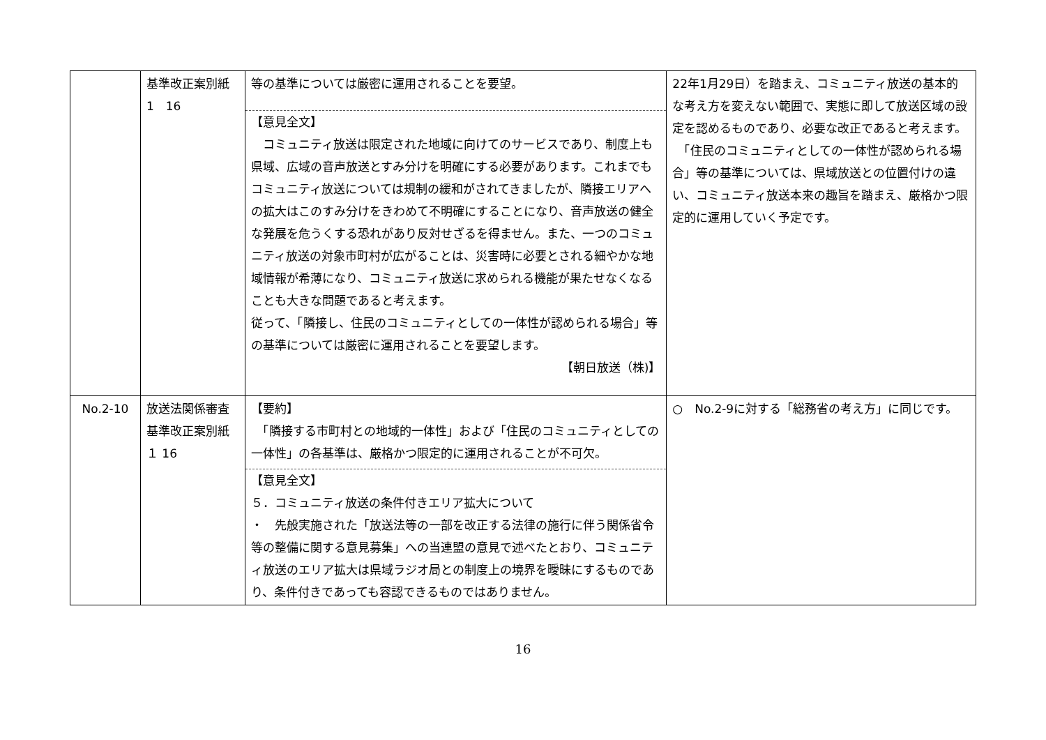| | 基準改正案別紙 1 16 | 等の基準については厳密に運用されることを要望。 【意見全文】 コミュニティ放送は限定された地域に向けてのサービスであり、制度上も県域、広域の音声放送とすみ分けを明確にする必要があります。これまでもコミュニティ放送については規制の緩和がされてきましたが、隣接エリアへの拡大はこのすみ分けをきわめて不明確にすることになり、音声放送の健全な発展を危うくする恐れがあり反対せざるを得ません。また、一つのコミュニティ放送の対象市町村が広がることは、災害時に必要とされる細やかな地域情報が希薄になり、コミュニティ放送に求められる機能が果たせなくなることも大きな問題であると考えます。 従って、「隣接し、住民のコミュニティとしての一体性が認められる場合」等の基準については厳密に運用されることを要望します。 【朝日放送（株)】 | 22年1月29日）を踏まえ、コミュニティ放送の基本的な考え方を変えない範囲で、実態に即して放送区域の設定を認めるものであり、必要な改正であると考えます。 「住民のコミュニティとしての一体性が認められる場合」等の基準については、県域放送との位置付けの違い、コミュニティ放送本来の趣旨を踏まえ、厳格かつ限定的に運用していく予定です。 |
| No.2-10 | 放送法関係審査基準改正案別紙 １ 16 | 【要約】 「隣接する市町村との地域的一体性」および「住民のコミュニティとしての一体性」の各基準は、厳格かつ限定的に運用されることが不可欠。 【意見全文】 ５．コミュニティ放送の条件付きエリア拡大について ・ 先般実施された「放送法等の一部を改正する法律の施行に伴う関係省令等の整備に関する意見募集」への当連盟の意見で述べたとおり、コミュニティ放送のエリア拡大は県域ラジオ局との制度上の境界を曖昧にするものであり、条件付きであっても容認できるものではありません。 | ○ No.2-9に対する「総務省の考え方」に同じです。 |
16